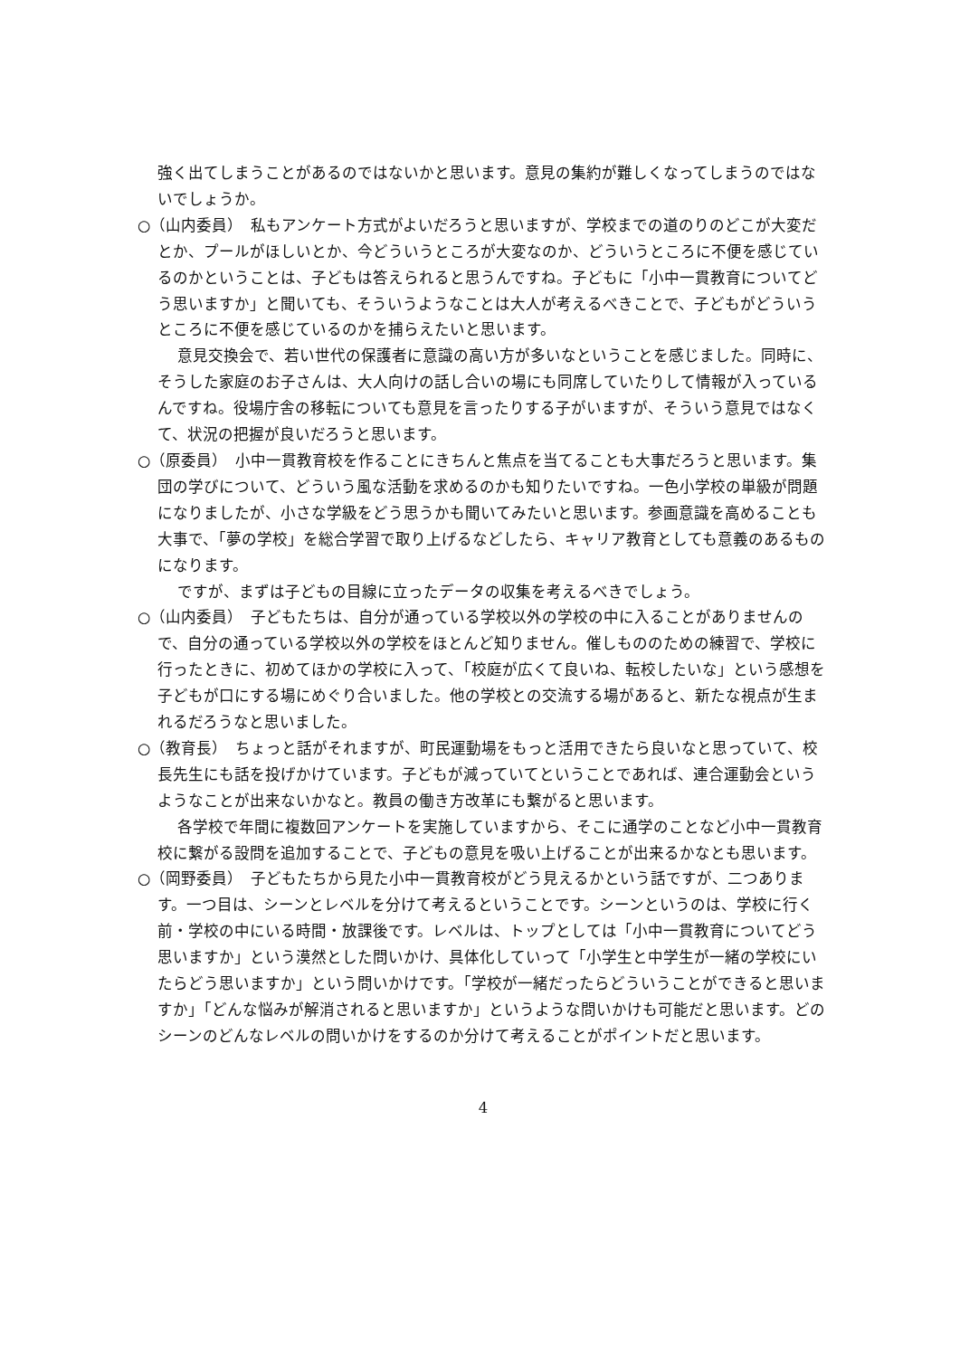強く出てしまうことがあるのではないかと思います。意見の集約が難しくなってしまうのではないでしょうか。
○（山内委員）　私もアンケート方式がよいだろうと思いますが、学校までの道のりのどこが大変だとか、プールがほしいとか、今どういうところが大変なのか、どういうところに不便を感じているのかということは、子どもは答えられると思うんですね。子どもに「小中一貫教育についてどう思いますか」と聞いても、そういうようなことは大人が考えるべきことで、子どもがどういうところに不便を感じているのかを捕らえたいと思います。
意見交換会で、若い世代の保護者に意識の高い方が多いなということを感じました。同時に、そうした家庭のお子さんは、大人向けの話し合いの場にも同席していたりして情報が入っているんですね。役場庁舎の移転についても意見を言ったりする子がいますが、そういう意見ではなくて、状況の把握が良いだろうと思います。
○（原委員）　小中一貫教育校を作ることにきちんと焦点を当てることも大事だろうと思います。集団の学びについて、どういう風な活動を求めるのかも知りたいですね。一色小学校の単級が問題になりましたが、小さな学級をどう思うかも聞いてみたいと思います。参画意識を高めることも大事で、「夢の学校」を総合学習で取り上げるなどしたら、キャリア教育としても意義のあるものになります。
ですが、まずは子どもの目線に立ったデータの収集を考えるべきでしょう。
○（山内委員）　子どもたちは、自分が通っている学校以外の学校の中に入ることがありませんので、自分の通っている学校以外の学校をほとんど知りません。催しもののための練習で、学校に行ったときに、初めてほかの学校に入って、「校庭が広くて良いね、転校したいな」という感想を子どもが口にする場にめぐり合いました。他の学校との交流する場があると、新たな視点が生まれるだろうなと思いました。
○（教育長）　ちょっと話がそれますが、町民運動場をもっと活用できたら良いなと思っていて、校長先生にも話を投げかけています。子どもが減っていてということであれば、連合運動会というようなことが出来ないかなと。教員の働き方改革にも繋がると思います。
各学校で年間に複数回アンケートを実施していますから、そこに通学のことなど小中一貫教育校に繋がる設問を追加することで、子どもの意見を吸い上げることが出来るかなとも思います。
○（岡野委員）　子どもたちから見た小中一貫教育校がどう見えるかという話ですが、二つあります。一つ目は、シーンとレベルを分けて考えるということです。シーンというのは、学校に行く前・学校の中にいる時間・放課後です。レベルは、トップとしては「小中一貫教育についてどう思いますか」という漠然とした問いかけ、具体化していって「小学生と中学生が一緒の学校にいたらどう思いますか」という問いかけです。「学校が一緒だったらどういうことができると思いますか」「どんな悩みが解消されると思いますか」というような問いかけも可能だと思います。どのシーンのどんなレベルの問いかけをするのか分けて考えることがポイントだと思います。
4